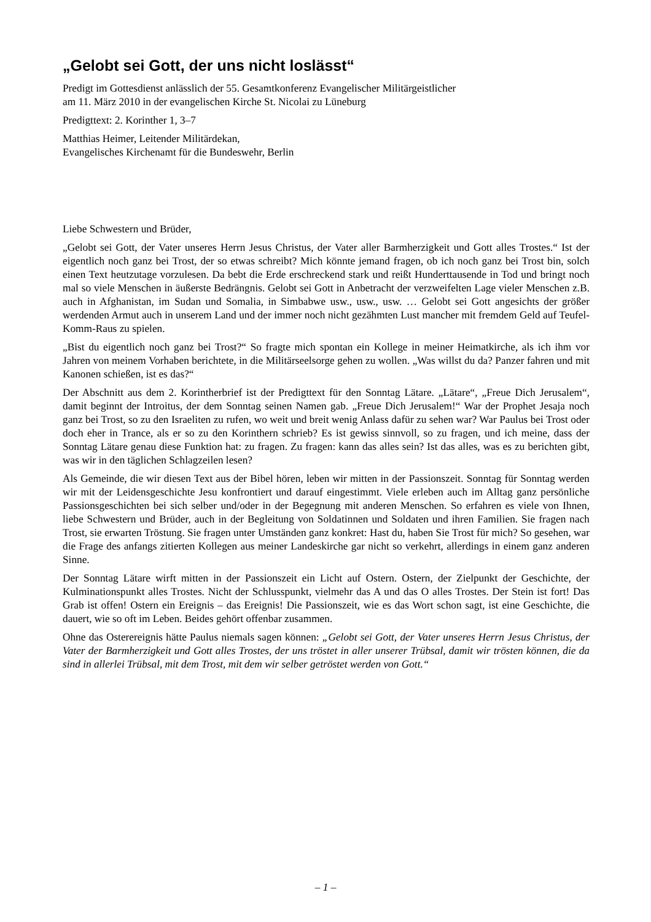„Gelobt sei Gott, der uns nicht loslässt“
Predigt im Gottesdienst anlässlich der 55. Gesamtkonferenz Evangelischer Militärgeistlicher
am 11. März 2010 in der evangelischen Kirche St. Nicolai zu Lüneburg
Predigttext: 2. Korinther 1, 3–7
Matthias Heimer, Leitender Militärdekan,
Evangelisches Kirchenamt für die Bundeswehr, Berlin
Liebe Schwestern und Brüder,
„Gelobt sei Gott, der Vater unseres Herrn Jesus Christus, der Vater aller Barmherzigkeit und Gott alles Trostes.“ Ist der eigentlich noch ganz bei Trost, der so etwas schreibt? Mich könnte jemand fragen, ob ich noch ganz bei Trost bin, solch einen Text heutzutage vorzulesen. Da bebt die Erde erschreckend stark und reißt Hunderttausende in Tod und bringt noch mal so viele Menschen in äußerste Bedrängnis. Gelobt sei Gott in Anbetracht der verzweifelten Lage vieler Menschen z.B. auch in Afghanistan, im Sudan und Somalia, in Simbabwe usw., usw., usw. … Gelobt sei Gott angesichts der größer werdenden Armut auch in unserem Land und der immer noch nicht gezähmten Lust mancher mit fremdem Geld auf Teufel-Komm-Raus zu spielen.
„Bist du eigentlich noch ganz bei Trost?“ So fragte mich spontan ein Kollege in meiner Heimatkirche, als ich ihm vor Jahren von meinem Vorhaben berichtete, in die Militärseelsorge gehen zu wollen. „Was willst du da? Panzer fahren und mit Kanonen schießen, ist es das?“
Der Abschnitt aus dem 2. Korintherbrief ist der Predigttext für den Sonntag Lätare. „Lätare“, „Freue Dich Jerusalem“, damit beginnt der Introitus, der dem Sonntag seinen Namen gab. „Freue Dich Jerusalem!“ War der Prophet Jesaja noch ganz bei Trost, so zu den Israeliten zu rufen, wo weit und breit wenig Anlass dafür zu sehen war? War Paulus bei Trost oder doch eher in Trance, als er so zu den Korinthern schrieb? Es ist gewiss sinnvoll, so zu fragen, und ich meine, dass der Sonntag Lätare genau diese Funktion hat: zu fragen. Zu fragen: kann das alles sein? Ist das alles, was es zu berichten gibt, was wir in den täglichen Schlagzeilen lesen?
Als Gemeinde, die wir diesen Text aus der Bibel hören, leben wir mitten in der Passionszeit. Sonntag für Sonntag werden wir mit der Leidensgeschichte Jesu konfrontiert und darauf eingestimmt. Viele erleben auch im Alltag ganz persönliche Passionsgeschichten bei sich selber und/oder in der Begegnung mit anderen Menschen. So erfahren es viele von Ihnen, liebe Schwestern und Brüder, auch in der Begleitung von Soldatinnen und Soldaten und ihren Familien. Sie fragen nach Trost, sie erwarten Tröstung. Sie fragen unter Umständen ganz konkret: Hast du, haben Sie Trost für mich? So gesehen, war die Frage des anfangs zitierten Kollegen aus meiner Landeskirche gar nicht so verkehrt, allerdings in einem ganz anderen Sinne.
Der Sonntag Lätare wirft mitten in der Passionszeit ein Licht auf Ostern. Ostern, der Zielpunkt der Geschichte, der Kulminationspunkt alles Trostes. Nicht der Schlusspunkt, vielmehr das A und das O alles Trostes. Der Stein ist fort! Das Grab ist offen! Ostern ein Ereignis – das Ereignis! Die Passionszeit, wie es das Wort schon sagt, ist eine Geschichte, die dauert, wie so oft im Leben. Beides gehört offenbar zusammen.
Ohne das Osterereignis hätte Paulus niemals sagen können: „Gelobt sei Gott, der Vater unseres Herrn Jesus Christus, der Vater der Barmherzigkeit und Gott alles Trostes, der uns tröstet in aller unserer Trübsal, damit wir trösten können, die da sind in allerlei Trübsal, mit dem Trost, mit dem wir selber getröstet werden von Gott.“
– 1 –